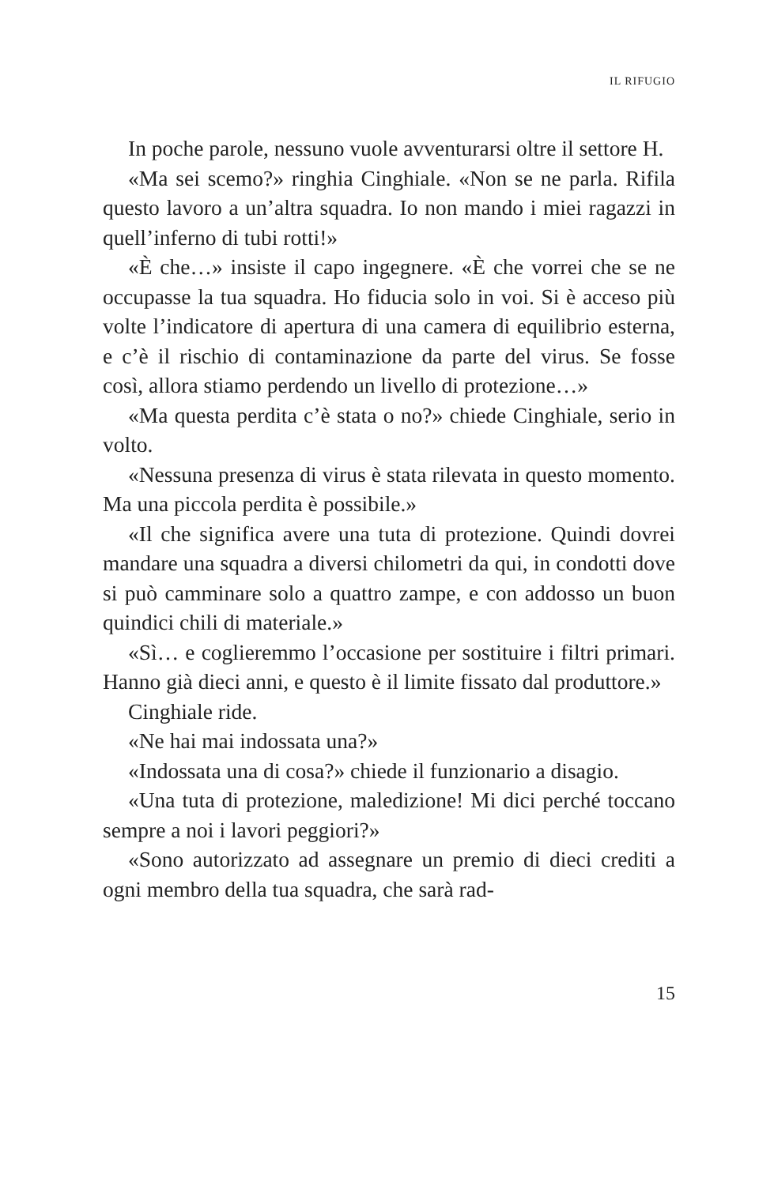IL RIFUGIO
In poche parole, nessuno vuole avventurarsi oltre il settore H.
«Ma sei scemo?» ringhia Cinghiale. «Non se ne parla. Rifila questo lavoro a un’altra squadra. Io non mando i miei ragazzi in quell’inferno di tubi rotti!»
«È che…» insiste il capo ingegnere. «È che vorrei che se ne occupasse la tua squadra. Ho fiducia solo in voi. Si è acceso più volte l’indicatore di apertura di una camera di equilibrio esterna, e c’è il rischio di contaminazione da parte del virus. Se fosse così, allora stiamo perdendo un livello di protezione…»
«Ma questa perdita c’è stata o no?» chiede Cinghiale, serio in volto.
«Nessuna presenza di virus è stata rilevata in questo momento. Ma una piccola perdita è possibile.»
«Il che significa avere una tuta di protezione. Quindi dovrei mandare una squadra a diversi chilometri da qui, in condotti dove si può camminare solo a quattro zampe, e con addosso un buon quindici chili di materiale.»
«Sì… e coglieremmo l’occasione per sostituire i filtri primari. Hanno già dieci anni, e questo è il limite fissato dal produttore.»
Cinghiale ride.
«Ne hai mai indossata una?»
«Indossata una di cosa?» chiede il funzionario a disagio.
«Una tuta di protezione, maledizione! Mi dici perché toccano sempre a noi i lavori peggiori?»
«Sono autorizzato ad assegnare un premio di dieci crediti a ogni membro della tua squadra, che sarà rad-
15